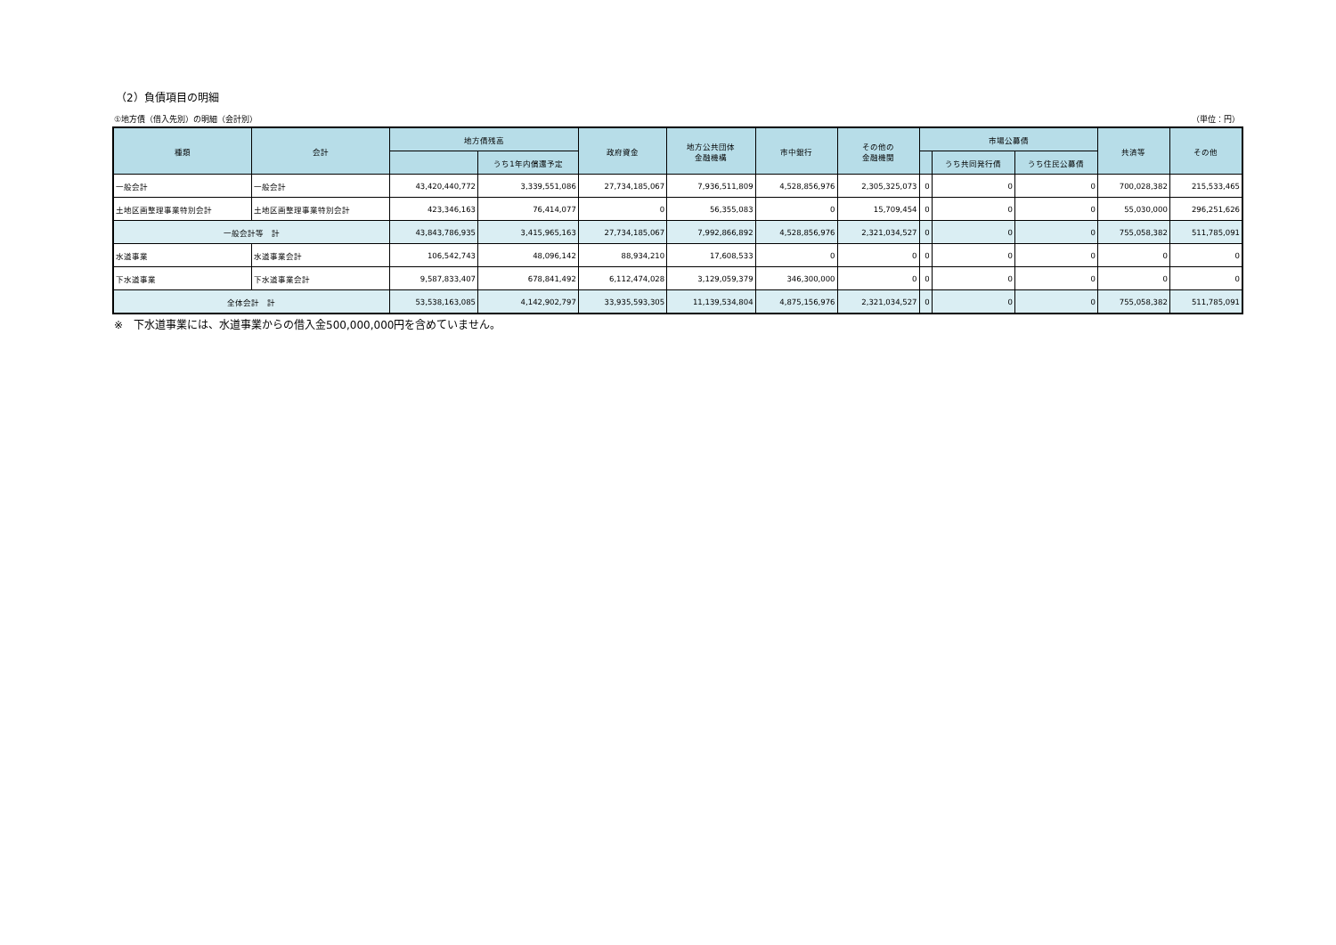（2）負債項目の明細
①地方債（借入先別）の明細（会計別） （単位：円）
| 種類 | 会計 | 地方債残高 | | 政府資金 | 地方公共団体 金融機構 | 市中銀行 | その他の 金融機関 | 市場公募債 | | | 共済等 | その他 |
| --- | --- | --- | --- | --- | --- | --- | --- | --- | --- | --- | --- | --- |
| | | | うち1年内償還予定 | | | | | | うち共同発行債 | うち住民公募債 | | |
| 一般会計 | 一般会計 | 43,420,440,772 | 3,339,551,086 | 27,734,185,067 | 7,936,511,809 | 4,528,856,976 | 2,305,325,073 | 0 | 0 | 0 | 700,028,382 | 215,533,465 |
| 土地区画整理事業特別会計 | 土地区画整理事業特別会計 | 423,346,163 | 76,414,077 | 0 | 56,355,083 | 0 | 15,709,454 | 0 | 0 | 0 | 55,030,000 | 296,251,626 |
| 一般会計等 計 | | 43,843,786,935 | 3,415,965,163 | 27,734,185,067 | 7,992,866,892 | 4,528,856,976 | 2,321,034,527 | 0 | 0 | 0 | 755,058,382 | 511,785,091 |
| 水道事業 | 水道事業会計 | 106,542,743 | 48,096,142 | 88,934,210 | 17,608,533 | 0 | 0 | 0 | 0 | 0 | 0 | 0 |
| 下水道事業 | 下水道事業会計 | 9,587,833,407 | 678,841,492 | 6,112,474,028 | 3,129,059,379 | 346,300,000 | 0 | 0 | 0 | 0 | 0 | 0 |
| 全体会計 計 | | 53,538,163,085 | 4,142,902,797 | 33,935,593,305 | 11,139,534,804 | 4,875,156,976 | 2,321,034,527 | 0 | 0 | 0 | 755,058,382 | 511,785,091 |
※　下水道事業には、水道事業からの借入金500,000,000円を含めていません。